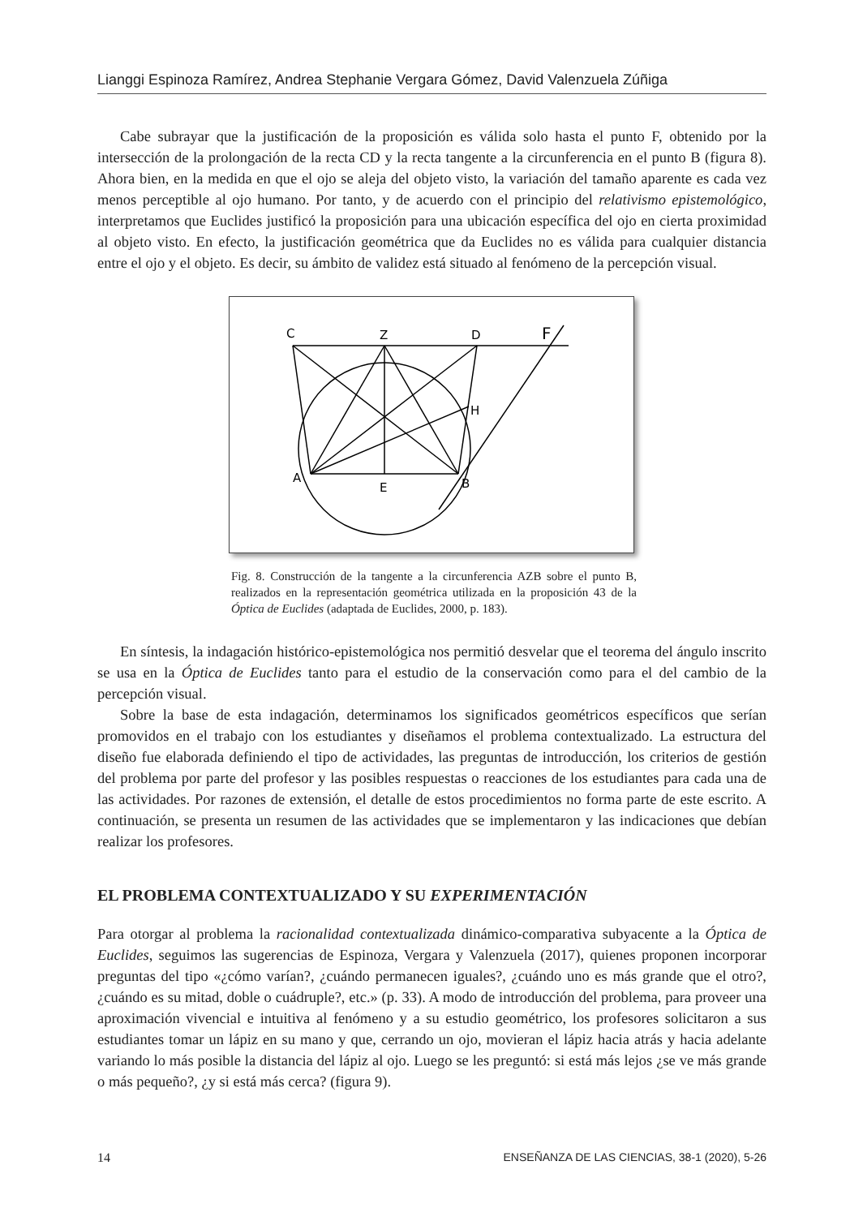Lianggi Espinoza Ramírez, Andrea Stephanie Vergara Gómez, David Valenzuela Zúñiga
Cabe subrayar que la justificación de la proposición es válida solo hasta el punto F, obtenido por la intersección de la prolongación de la recta CD y la recta tangente a la circunferencia en el punto B (figura 8). Ahora bien, en la medida en que el ojo se aleja del objeto visto, la variación del tamaño aparente es cada vez menos perceptible al ojo humano. Por tanto, y de acuerdo con el principio del relativismo epistemológico, interpretamos que Euclides justificó la proposición para una ubicación específica del ojo en cierta proximidad al objeto visto. En efecto, la justificación geométrica que da Euclides no es válida para cualquier distancia entre el ojo y el objeto. Es decir, su ámbito de validez está situado al fenómeno de la percepción visual.
C
Z
D
F
H
A
E
B
Fig. 8. Construcción de la tangente a la circunferencia AZB sobre el punto B, realizados en la representación geométrica utilizada en la proposición 43 de la Óptica de Euclides (adaptada de Euclides, 2000, p. 183).
En síntesis, la indagación histórico-epistemológica nos permitió desvelar que el teorema del ángulo inscrito se usa en la Óptica de Euclides tanto para el estudio de la conservación como para el del cambio de la percepción visual.
Sobre la base de esta indagación, determinamos los significados geométricos específicos que serían promovidos en el trabajo con los estudiantes y diseñamos el problema contextualizado. La estructura del diseño fue elaborada definiendo el tipo de actividades, las preguntas de introducción, los criterios de gestión del problema por parte del profesor y las posibles respuestas o reacciones de los estudiantes para cada una de las actividades. Por razones de extensión, el detalle de estos procedimientos no forma parte de este escrito. A continuación, se presenta un resumen de las actividades que se implementaron y las indicaciones que debían realizar los profesores.
EL PROBLEMA CONTEXTUALIZADO Y SU EXPERIMENTACIÓN
Para otorgar al problema la racionalidad contextualizada dinámico-comparativa subyacente a la Óptica de Euclides, seguimos las sugerencias de Espinoza, Vergara y Valenzuela (2017), quienes proponen incorporar preguntas del tipo «¿cómo varían?, ¿cuándo permanecen iguales?, ¿cuándo uno es más grande que el otro?, ¿cuándo es su mitad, doble o cuádruple?, etc.» (p. 33). A modo de introducción del problema, para proveer una aproximación vivencial e intuitiva al fenómeno y a su estudio geométrico, los profesores solicitaron a sus estudiantes tomar un lápiz en su mano y que, cerrando un ojo, movieran el lápiz hacia atrás y hacia adelante variando lo más posible la distancia del lápiz al ojo. Luego se les preguntó: si está más lejos ¿se ve más grande o más pequeño?, ¿y si está más cerca? (figura 9).
14 ENSEÑANZA DE LAS CIENCIAS, 38-1 (2020), 5-26